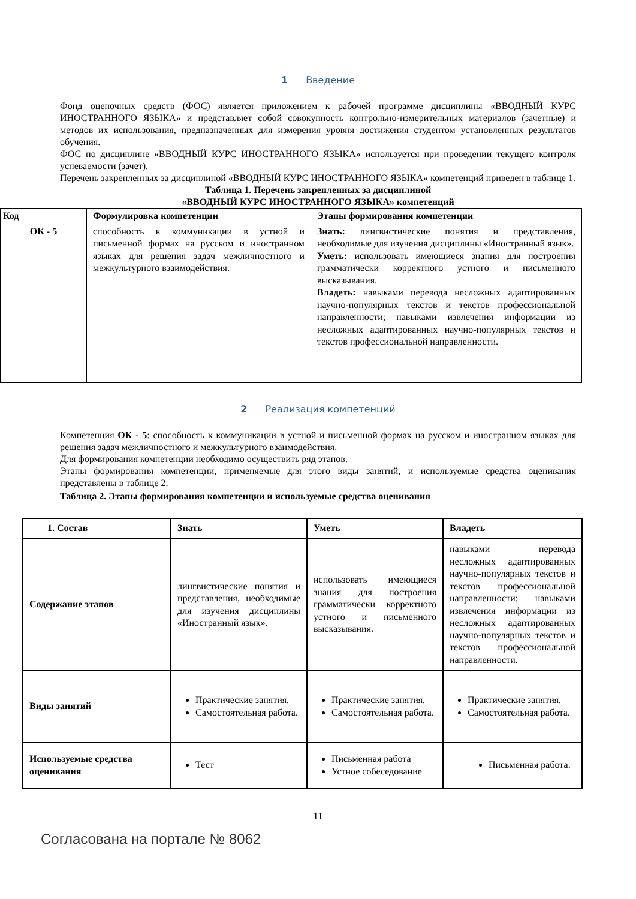1 Введение
Фонд оценочных средств (ФОС) является приложением к рабочей программе дисциплины «ВВОДНЫЙ КУРС ИНОСТРАННОГО ЯЗЫКА» и представляет собой совокупность контрольно-измерительных материалов (зачетные) и методов их использования, предназначенных для измерения уровня достижения студентом установленных результатов обучения.
ФОС по дисциплине «ВВОДНЫЙ КУРС ИНОСТРАННОГО ЯЗЫКА» используется при проведении текущего контроля успеваемости (зачет).
Перечень закрепленных за дисциплиной «ВВОДНЫЙ КУРС ИНОСТРАННОГО ЯЗЫКА» компетенций приведен в таблице 1.
Таблица 1. Перечень закрепленных за дисциплиной
«ВВОДНЫЙ КУРС ИНОСТРАННОГО ЯЗЫКА» компетенций
| Код | Формулировка компетенции | Этапы формирования компетенции |
| --- | --- | --- |
| ОК - 5 | способность к коммуникации в устной и письменной формах на русском и иностранном языках для решения задач межличностного и межкультурного взаимодействия. | Знать: лингвистические понятия и представления, необходимые для изучения дисциплины «Иностранный язык». Уметь: использовать имеющиеся знания для построения грамматически корректного устного и письменного высказывания. Владеть: навыками перевода несложных адаптированных научно-популярных текстов и текстов профессиональной направленности; навыками извлечения информации из несложных адаптированных научно-популярных текстов и текстов профессиональной направленности. |
2 Реализация компетенций
Компетенция ОК - 5: способность к коммуникации в устной и письменной формах на русском и иностранном языках для решения задач межличностного и межкультурного взаимодействия.
Для формирования компетенции необходимо осуществить ряд этапов.
Этапы формирования компетенции, применяемые для этого виды занятий, и используемые средства оценивания представлены в таблице 2.
Таблица 2. Этапы формирования компетенции и используемые средства оценивания
| 1. Состав | Знать | Уметь | Владеть |
| --- | --- | --- | --- |
| Содержание этапов | лингвистические понятия и представления, необходимые для изучения дисциплины «Иностранный язык». | использовать имеющиеся знания для построения грамматически корректного устного и письменного высказывания. | навыками перевода несложных адаптированных научно-популярных текстов и текстов профессиональной направленности; навыками извлечения информации из несложных адаптированных научно-популярных текстов и текстов профессиональной направленности. |
| Виды занятий | Практические занятия. Самостоятельная работа. | Практические занятия. Самостоятельная работа. | Практические занятия. Самостоятельная работа. |
| Используемые средства оценивания | Тест | Письменная работа Устное собеседование | Письменная работа. |
11
Согласована на портале № 8062